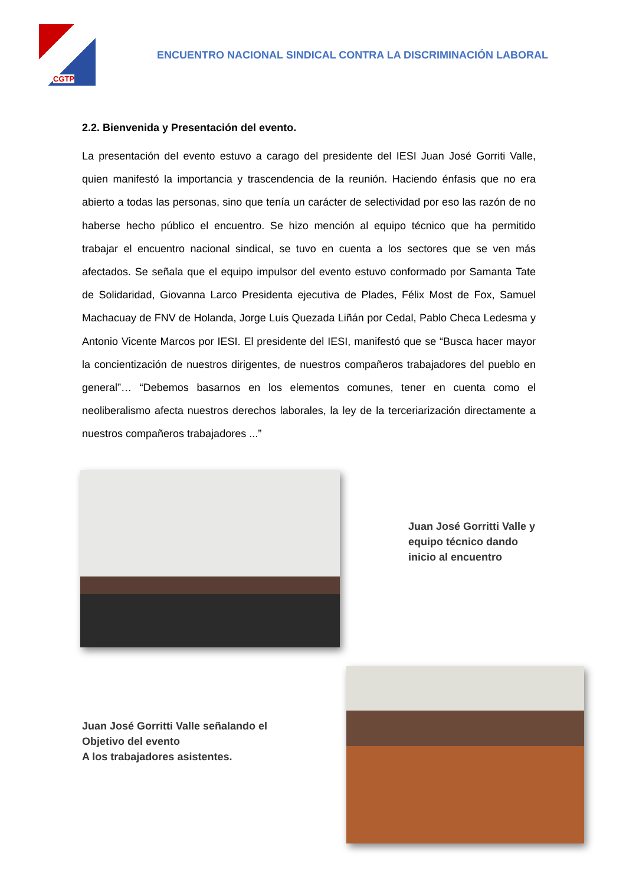CGTP
ENCUENTRO NACIONAL SINDICAL CONTRA LA DISCRIMINACIÓN LABORAL
2.2. Bienvenida y Presentación del evento.
La presentación del evento estuvo a carago del presidente del IESI Juan José Gorriti Valle, quien manifestó la importancia y trascendencia de la reunión. Haciendo énfasis que no era abierto a todas las personas, sino que tenía un carácter de selectividad por eso las razón de no haberse hecho público el encuentro. Se hizo mención al equipo técnico que ha permitido trabajar el encuentro nacional sindical, se tuvo en cuenta a los sectores que se ven más afectados. Se señala que el equipo impulsor del evento estuvo conformado por Samanta Tate de Solidaridad, Giovanna Larco Presidenta ejecutiva de Plades, Félix Most de Fox, Samuel Machacuay de FNV de Holanda, Jorge Luis Quezada Liñán por Cedal, Pablo Checa Ledesma y Antonio Vicente Marcos por IESI. El presidente del IESI, manifestó que se “Busca hacer mayor la concientización de nuestros dirigentes, de nuestros compañeros trabajadores del pueblo en general”… “Debemos basarnos en los elementos comunes, tener en cuenta como el neoliberalismo afecta nuestros derechos laborales, la ley de la terceriarización directamente a nuestros compañeros trabajadores ...”
Juan José Gorritti Valle y
equipo técnico dando
inicio al encuentro
Juan José Gorritti Valle señalando el
Objetivo del evento
A los trabajadores asistentes.